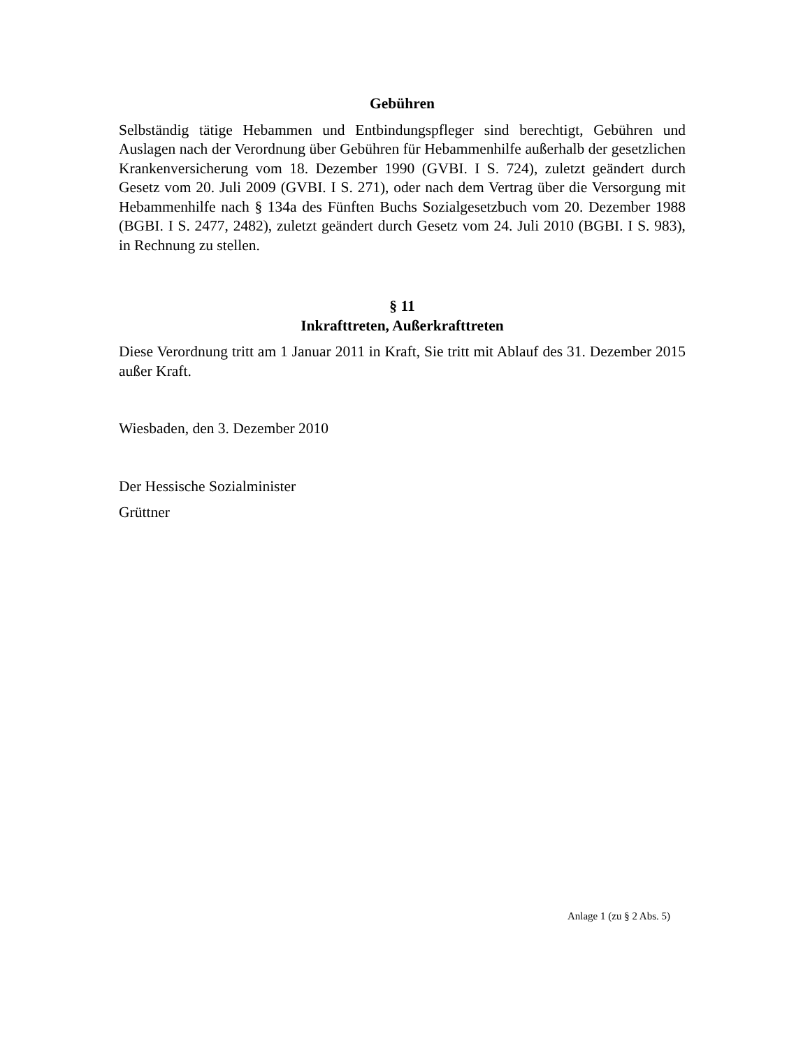Gebühren
Selbständig tätige Hebammen und Entbindungspfleger sind berechtigt, Gebühren und Auslagen nach der Verordnung über Gebühren für Hebammenhilfe außerhalb der gesetzlichen Krankenversicherung vom 18. Dezember 1990 (GVBI. I S. 724), zuletzt geändert durch Gesetz vom 20. Juli 2009 (GVBI. I S. 271), oder nach dem Vertrag über die Versorgung mit Hebammenhilfe nach § 134a des Fünften Buchs Sozialgesetzbuch vom 20. Dezember 1988 (BGBI. I S. 2477, 2482), zuletzt geändert durch Gesetz vom 24. Juli 2010 (BGBI. I S. 983), in Rechnung zu stellen.
§ 11
Inkrafttreten, Außerkrafttreten
Diese Verordnung tritt am 1 Januar 2011 in Kraft, Sie tritt mit Ablauf des 31. Dezember 2015 außer Kraft.
Wiesbaden, den 3. Dezember 2010
Der Hessische Sozialminister
Grüttner
Anlage 1 (zu § 2 Abs. 5)